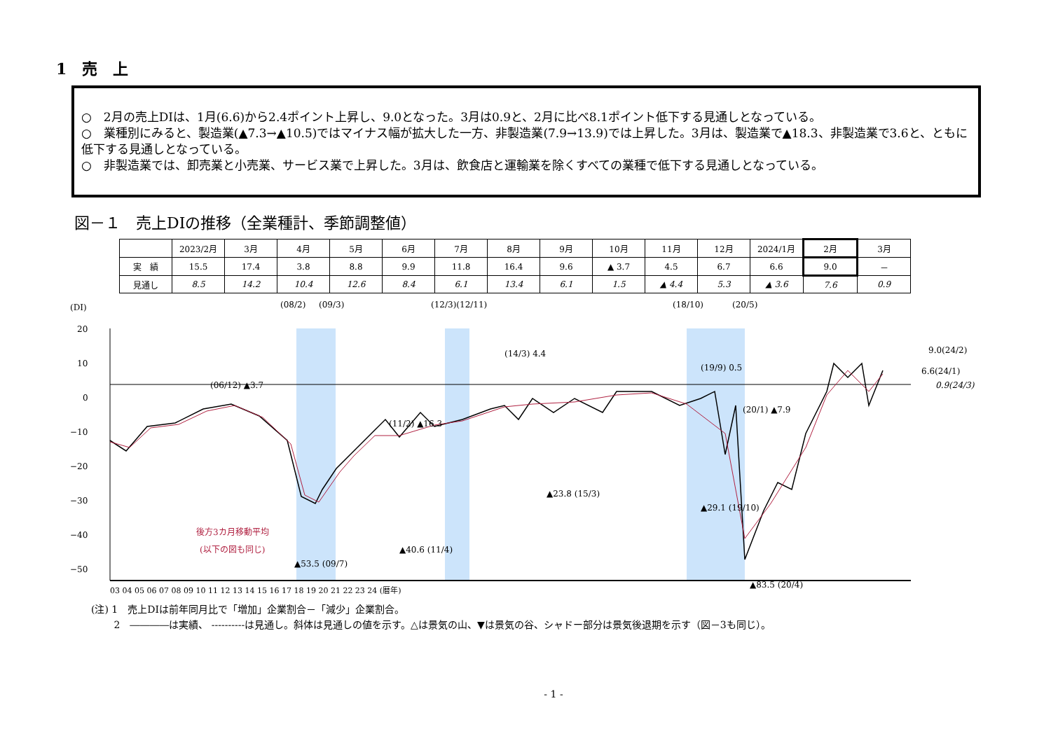1　売　上
○　2月の売上DIは、1月(6.6)から2.4ポイント上昇し、9.0となった。3月は0.9と、2月に比べ8.1ポイント低下する見通しとなっている。
○　業種別にみると、製造業(▲7.3→▲10.5)ではマイナス幅が拡大した一方、非製造業(7.9→13.9)では上昇した。3月は、製造業で▲18.3、非製造業で3.6と、ともに低下する見通しとなっている。
○　非製造業では、卸売業と小売業、サービス業で上昇した。3月は、飲食店と運輸業を除くすべての業種で低下する見通しとなっている。
図－１　売上DIの推移（全業種計、季節調整値）
| | 2023/2月 | 3月 | 4月 | 5月 | 6月 | 7月 | 8月 | 9月 | 10月 | 11月 | 12月 | 2024/1月 | 2月 | 3月 |
| --- | --- | --- | --- | --- | --- | --- | --- | --- | --- | --- | --- | --- | --- | --- |
| 実 績 | 15.5 | 17.4 | 3.8 | 8.8 | 9.9 | 11.8 | 16.4 | 9.6 | ▲ 3.7 | 4.5 | 6.7 | 6.6 | 9.0 | － |
| 見通し | 8.5 | 14.2 | 10.4 | 12.6 | 8.4 | 6.1 | 13.4 | 6.1 | 1.5 | ▲ 4.4 | 5.3 | ▲ 3.6 | 7.6 | 0.9 |
(DI)
20
10
0
−10
−20
−30
−40
−50
(08/2)
(09/3)
(12/3)(12/11)
(18/10)
(20/5)
(06/12) ▲3.7
(11/2) ▲16.3
(14/3) 4.4
(19/9) 0.5
(20/1) ▲7.9
▲23.8 (15/3)
▲29.1 (19/10)
▲40.6 (11/4)
▲53.5 (09/7)
▲83.5 (20/4)
後方3カ月移動平均
(以下の図も同じ)
9.0(24/2)
6.6(24/1)
0.9(24/3)
03 04 05 06 07 08 09 10 11 12 13 14 15 16 17 18 19 20 21 22 23 24 (暦年)
(注) 1　売上DIは前年同月比で「増加」企業割合－「減少」企業割合。
　　 2　――――は実績、 ----------は見通し。斜体は見通しの値を示す。△は景気の山、▼は景気の谷、シャドー部分は景気後退期を示す（図－3も同じ）。
- 1 -